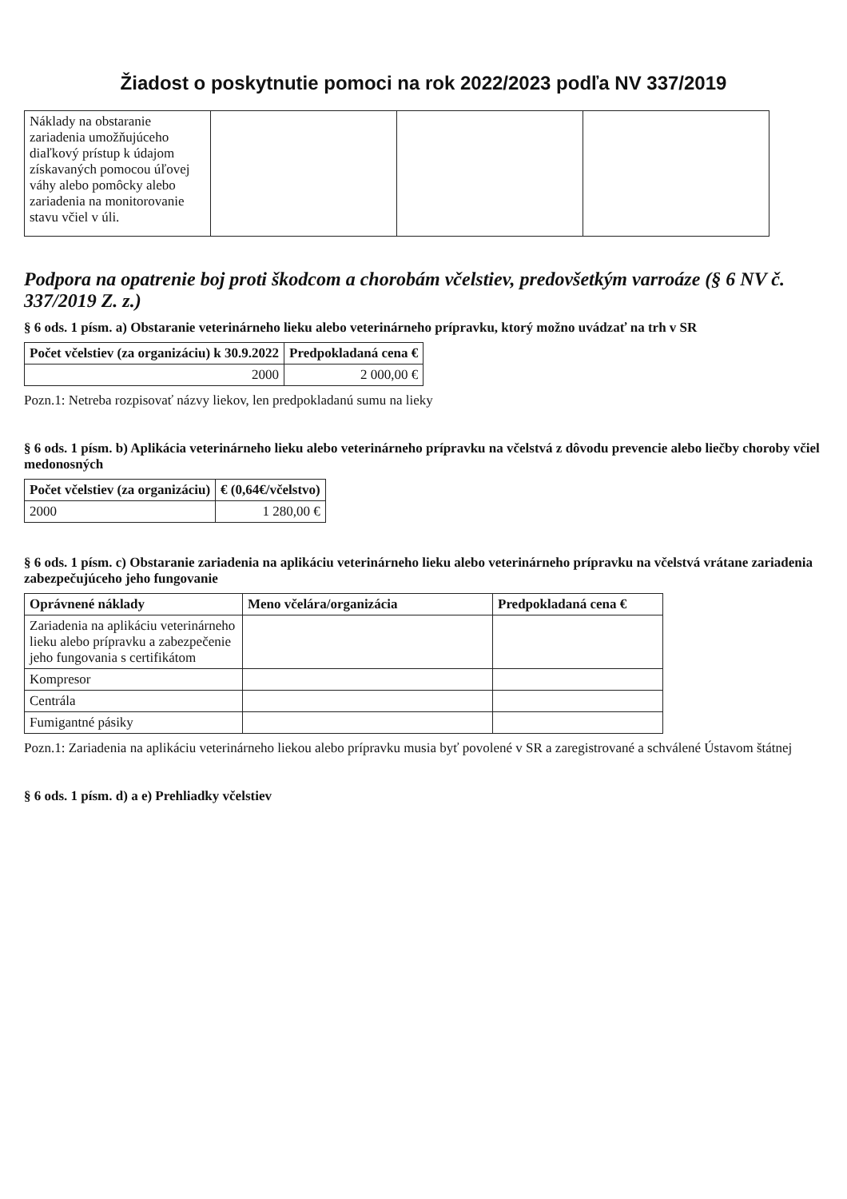Žiadost o poskytnutie pomoci na rok 2022/2023 podľa NV 337/2019
| Náklady na obstaranie zariadenia umožňujúceho diaľkový prístup k údajom získavaných pomocou úľovej váhy alebo pomôcky alebo zariadenia na monitorovanie stavu včiel v úli. | | | |
Podpora na opatrenie boj proti škodcom a chorobám včelstiev, predovšetkým varroáze (§ 6 NV č. 337/2019 Z. z.)
§ 6 ods. 1 písm. a) Obstaranie veterinárneho lieku alebo veterinárneho prípravku, ktorý možno uvádzať na trh v SR
| Počet včelstiev (za organizáciu) k 30.9.2022 | Predpokladaná cena € |
| --- | --- |
| 2000 | 2 000,00 € |
Pozn.1: Netreba rozpisovať názvy liekov, len predpokladanú sumu na lieky
§ 6 ods. 1 písm. b) Aplikácia veterinárneho lieku alebo veterinárneho prípravku na včelstvá z dôvodu prevencie alebo liečby choroby včiel medonosných
| Počet včelstiev (za organizáciu) | € (0,64€/včelstvo) |
| --- | --- |
| 2000 | 1 280,00 € |
§ 6 ods. 1 písm. c) Obstaranie zariadenia na aplikáciu veterinárneho lieku alebo veterinárneho prípravku na včelstvá vrátane zariadenia zabezpečujúceho jeho fungovanie
| Oprávnené náklady | Meno včelára/organizácia | Predpokladaná cena € |
| --- | --- | --- |
| Zariadenia na aplikáciu veterinárneho lieku alebo prípravku a zabezpečenie jeho fungovania s certifikátom | | |
| Kompresor | | |
| Centrála | | |
| Fumigantné pásiky | | |
Pozn.1: Zariadenia na aplikáciu veterinárneho liekou alebo prípravku musia byť povolené v SR a zaregistrované a schválené Ústavom štátnej
§ 6 ods. 1 písm. d) a e) Prehliadky včelstiev